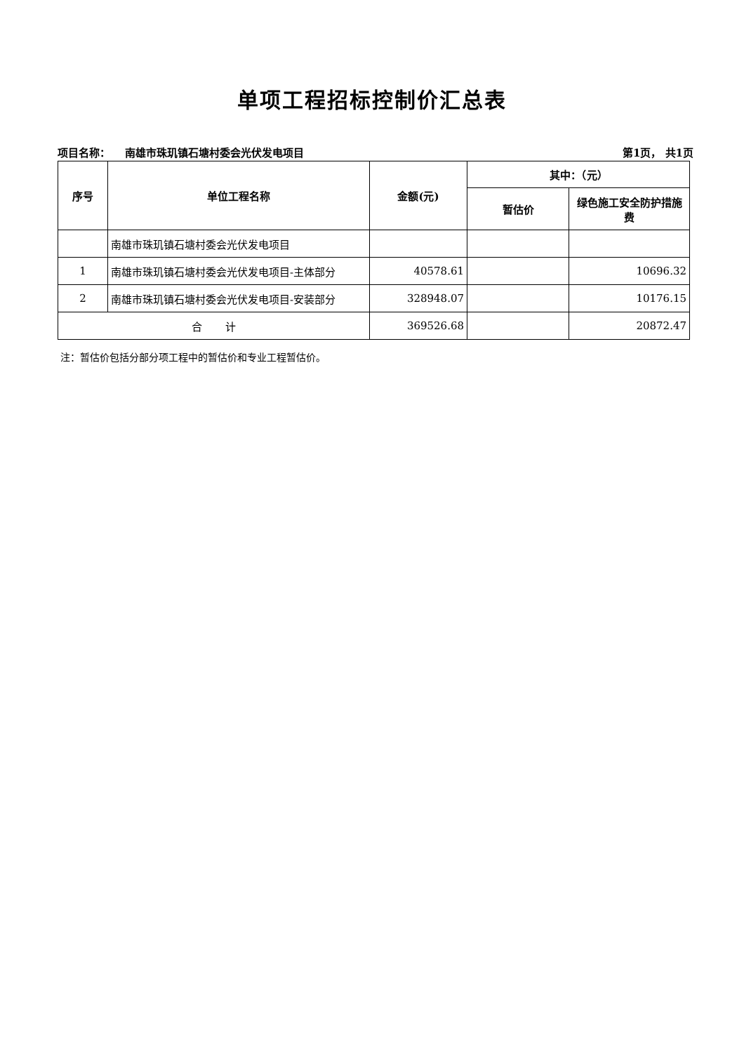单项工程招标控制价汇总表
项目名称： 南雄市珠玑镇石塘村委会光伏发电项目 第1页， 共1页
| 序号 | 单位工程名称 | 金额(元) | 其中：（元） | |
| --- | --- | --- | --- | --- |
| | | | 暂估价 | 绿色施工安全防护措施费 |
| | 南雄市珠玑镇石塘村委会光伏发电项目 | | | |
| 1 | 南雄市珠玑镇石塘村委会光伏发电项目-主体部分 | 40578.61 | | 10696.32 |
| 2 | 南雄市珠玑镇石塘村委会光伏发电项目-安装部分 | 328948.07 | | 10176.15 |
| 合 计 | | 369526.68 | | 20872.47 |
注：暂估价包括分部分项工程中的暂估价和专业工程暂估价。